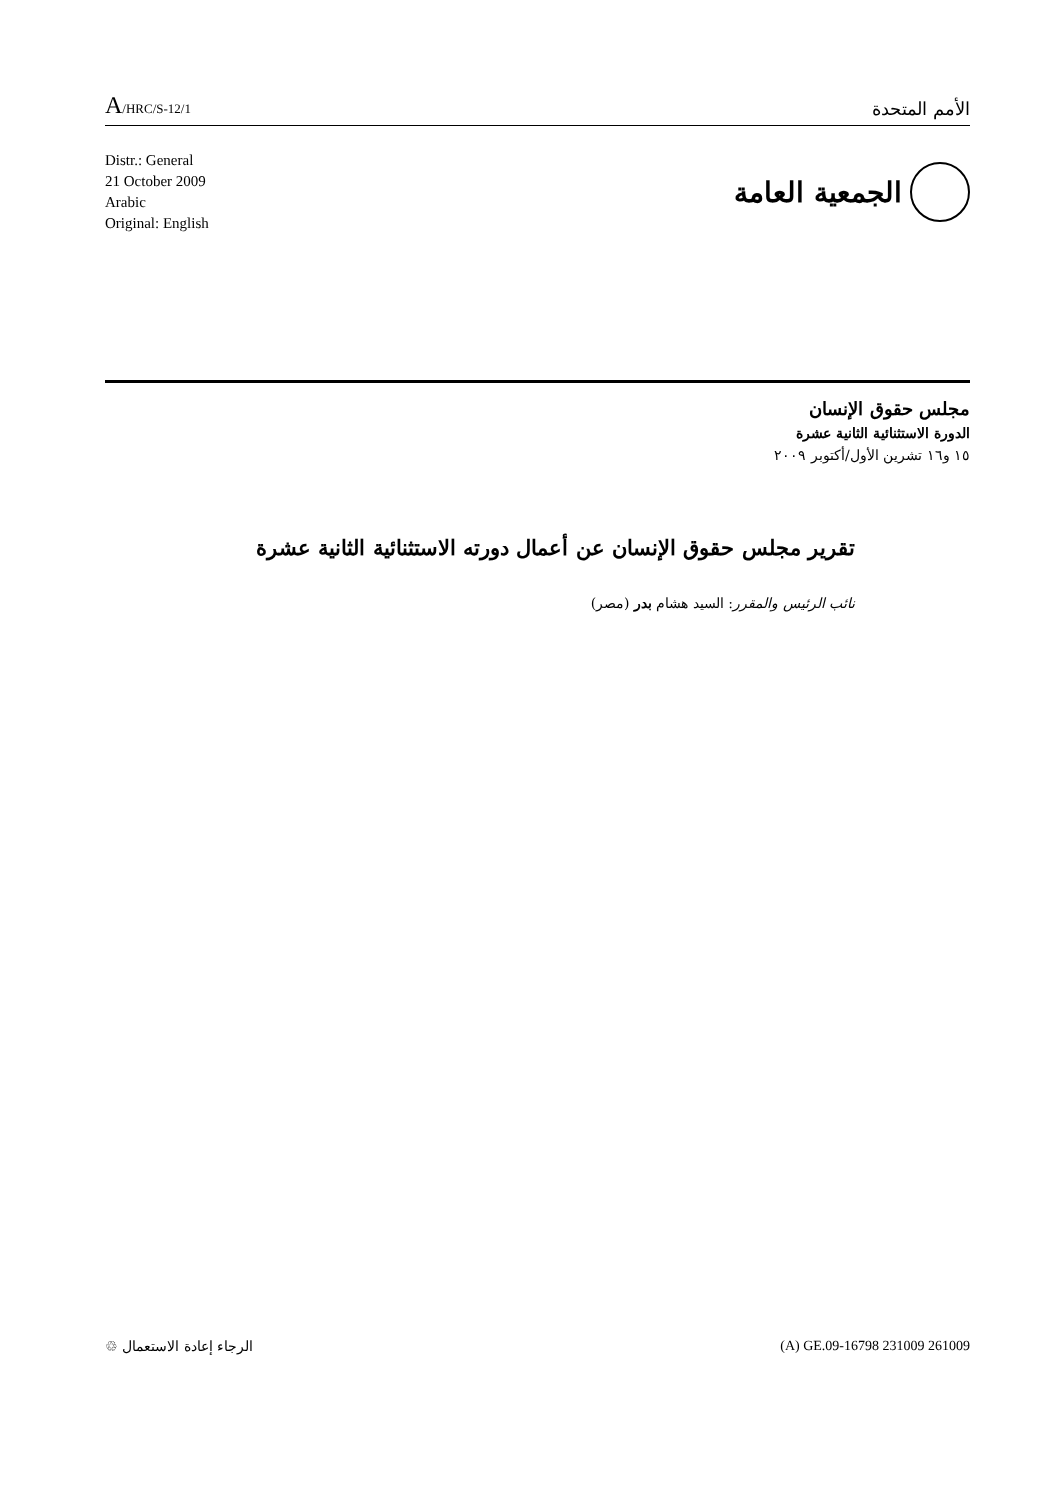A/HRC/S-12/1
الأمم المتحدة
Distr.: General
21 October 2009
Arabic
Original: English
الجمعية العامة
مجلس حقوق الإنسان
الدورة الاستثنائية الثانية عشرة
١٥ و١٦ تشرين الأول/أكتوبر ٢٠٠٩
تقرير مجلس حقوق الإنسان عن أعمال دورته الاستثنائية الثانية عشرة
نائب الرئيس والمقرر: السيد هشام بدر (مصر)
الرجاء إعادة الاستعمال ♲ (A) GE.09-16798 231009 261009